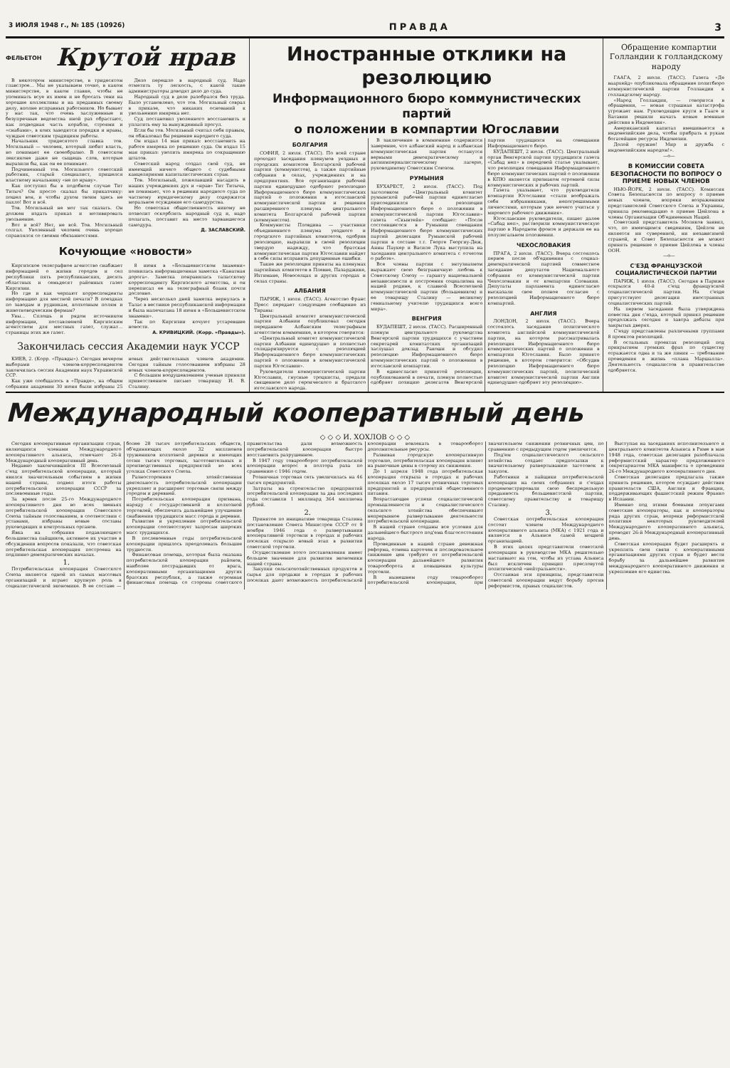3 ИЮЛЯ 1948 г., № 185 (10926) ПРАВДА 3
ФЕЛЬЕТОН
Крутой нрав
В некотором министерстве, в тридесятом главстрое... Мы не указываем точно, в каком министерстве, в каком главке, чтобы не упоминать всуе их имен и не бросать тени на хорошие коллективы и на преданных своему делу, вполне исправных работников. Но бывает у нас так, что очень заслуженные и безупречные ведомства иной раз обрастают, как подводная часть корабля, строями и «снабами», в коих заводятся порядки и нравы, чуждые советским традициям работы.
Начальник тридесятого главка тов. Могильный — человек, который любит власть, но понимает ее своеобразно. В советском лексиконе даже не сыщешь слов, которые выразили бы, как он ее понимает.
Подчиненный тов. Могильного советский работник, старый специалист, пришелся властному начальнику «не по нраву».
Как поступил бы в подобном случае Тит Титыч? Он просто сказал бы приказчику: пошел вон, и чтобы духом твоим здесь не пахло! Вот и всё.
Тов. Могильный не мог так сказать. Он должен издать приказ и мотивировать увольнение.
Вот и всё? Нет, не всё. Тов. Могильный солгал. Уволенный человек очень хорошо справлялся со своими обязанностями.
Дело перешло в народный суд. Надо отметить ту легкость, с какой такие администраторы доводят дело до суда.
Народный суд в деле разобрался без труда. Было установлено, что тов. Могильный соврал в приказе, что никаких оснований к увольнению имярека нет.
Суд постановил уволенного восстановить и уплатить ему за вынужденный прогул.
Если бы тов. Могильный считал себя правым, он обжаловал бы решение народного суда.
Он издал 14 мая приказ: восстановить на работе имярека по решению суда. Он издал 15 мая приказ: уволить имярека по сокращению штатов.
Советский народ создал свой суд, не имеющий ничего общего с судебными канцеляриями капиталистических стран.
Тов. Могильный, пожелавший насадить в наших учреждениях дух и «нрав» Тит Титыча, не понимает, что в решении народного суда по частному юридическому делу содержится моральное осуждение его самодурства.
Но советская общественность никому не позволит оскорблять народный суд и, надо полагать, поставит на место зарвавшегося самодура.
Д. ЗАСЛАВСКИЙ.
Кочующие «новости»
Киргизское телеграфное агентство снабжает информацией о жизни городов и сел республики пять республиканских, десять областных и семьдесят районных газет Киргизии.
Но где и как черпают корреспонденты информацию для местной печати? В поездках по заводам и рудникам, колхозным полям и животноводческим фермам?
Увы... Сплошь и рядом источником информации, поставляемой Киргизским агентством для местных газет, служат... страницы этих же газет.
8 июня в «Большевистском знамени» появилась информационная заметка «Канатная дорога». Заметка понравилась таласскому корреспонденту Киргизского агентства, и он переписал ее на телеграфный бланк почти дословно.
Через несколько дней заметка вернулась в Талас в вестнике республиканской информации и была напечатана 18 июня в «Большевистском знамени».
Так по Киргизии кочуют устаревшие новости.
А. КРИВИЦКИЙ. (Корр. «Правды»).
Закончилась сессия Академии наук УССР
КИЕВ, 2. (Корр. «Правды»). Сегодня вечером выборами членов-корреспондентов закончилась сессия Академии наук Украинской ССР.
Как уже сообщалось в «Правде», на общем собрании академии 30 июня были избраны 25 новых действительных членов академии. Сегодня тайным голосованием избраны 28 новых членов-корреспондентов.
С большим воодушевлением ученые приняли приветственное письмо товарищу И. В. Сталину.
Иностранные отклики на резолюцию
Информационного бюро коммунистических партий
о положении в компартии Югославии
БОЛГАРИЯ
СОФИЯ, 2 июля. (ТАСС). По всей стране проходят заседания пленумов уездных и городских комитетов Болгарской рабочей партии (коммунистов), а также партийные собрания в селах, учреждениях и на предприятиях. Все организации рабочей партии единодушно одобряют резолюцию Информационного бюро коммунистических партий о положении в югославской коммунистической партии и решения расширенного пленума центрального комитета Болгарской рабочей партии (коммунистов).
Коммунисты Пловдива — участники объединенного пленума уездного и городского партийных комитетов, одобрив резолюцию, выразили в своей резолюции твердую надежду, что братская коммунистическая партия Югославии найдет в себе силы исправить допущенные ошибки.
Такие же резолюции приняты на пленумах партийных комитетов в Плевне, Пазарджике, Ихтимане, Новоселцах и других городах и селах страны.
АЛБАНИЯ
ПАРИЖ, 1 июля. (ТАСС). Агентство Франс Пресс передает следующее сообщение из Тираны:
Центральный комитет коммунистической партии Албании опубликовал сегодня переданное Албанским телеграфным агентством коммюнике, в котором говорится:
«Центральный комитет коммунистической партии Албании единодушно и полностью солидаризируется с резолюцией Информационного бюро коммунистических партий о положении в коммунистической партии Югославии».
Руководители коммунистической партии Югославии, гнусные троцкисты, предали священное дело героического и братского югославского народа.
В заключение в коммюнике содержится заверение, что албанский народ и албанская коммунистическая партия останутся верными демократическому и антиимпериалистическому лагерю, руководимому Советским Союзом.
РУМЫНИЯ
БУХАРЕСТ, 2 июля. (ТАСС). Под заголовком «Центральный комитет румынской рабочей партии единогласно присоединился к резолюции Информационного бюро о положении в коммунистической партии Югославии» газета «Скынтейя» сообщает: «После состоявшегося в Румынии совещания Информационного бюро коммунистических партий делегация Румынской рабочей партии в составе т.т. Георге Георгиу-Деж, Анны Паукер и Василе Лука выступила на заседании центрального комитета с отчетом о работе».
Все члены партии с энтузиазмом выражают свою безграничную любовь к Советскому Союзу — гаранту национальной независимости и построения социализма на нашей родине, к славной Всесоюзной коммунистической партии (большевиков) и ее товарищу Сталину — великому гениальному учителю трудящихся всего мира».
ВЕНГРИЯ
БУДАПЕШТ, 2 июля. (ТАСС). Расширенный пленум центрального руководства Венгерской партии трудящихся с участием секретарей комитатских организаций заслушал доклад Ракоши и обсудил резолюцию Информационного бюро коммунистических партий о положении в югославской компартии.
В единогласно принятой резолюции, опубликованной в печати, пленум полностью одобряет позицию делегатов Венгерской партии трудящихся на совещании Информационного бюро.
БУДАПЕШТ, 2 июля. (ТАСС). Центральный орган Венгерской партии трудящихся газета «Сабад неп» в передовой статье указывает, что резолюция совещания Информационного бюро коммунистических партий о положении в КПЮ является признаком огромной силы коммунистических и рабочих партий.
Газета указывает, что руководители компартии Югославии «стали воображать себя избранниками, непогрешимыми личностями, которым уже нечего учиться у мирового рабочего движения».
Югославские руководители, пишет далее «Сабад неп», растворили коммунистическую партию в Народном фронте и держали ее на полулегальном положении.
ЧЕХОСЛОВАКИЯ
ПРАГА, 2 июля. (ТАСС). Вчера состоялось первое после об'единения с социал-демократической партией совместное заседание депутатов Национального собрания от коммунистической партии Чехословакии и от компартии Словакии. Депутаты парламента единогласно высказали свое полное согласие с резолюцией Информационного бюро компартий.
АНГЛИЯ
ЛОНДОН, 2 июля. (ТАСС). Вчера состоялось заседание политического комитета английской коммунистической партии, на котором рассматривалась резолюция Информационного бюро коммунистических партий о положении в компартии Югославии. Было принято решение, в котором говорится: «Обсудив резолюцию Информационного бюро коммунистических партий, политический комитет коммунистической партии Англии единодушно одобряет эту резолюцию».
Обращение компартии Голландии к голландскому народу
ГААГА, 2 июля. (ТАСС). Газета «Де ваархейд» опубликовала обращение политбюро коммунистической партии Голландии к голландскому народу.
«Народ Голландии, — говорится в обращении, — новая страшная катастрофа угрожает нам. Руководящие круги в Гааге и Батавии решили начать новые военные действия в Индонезии».
Американский капитал вмешивается в индонезийские дела, чтобы прибрать к рукам богатейшие ресурсы Индонезии.
Долой оружие! Мир и дружба с индонезийским народом!».
—о—
В КОМИССИИ СОВЕТА БЕЗОПАСНОСТИ ПО ВОПРОСУ О ПРИЕМЕ НОВЫХ ЧЛЕНОВ
НЬЮ-ЙОРК, 2 июля. (ТАСС). Комиссия Совета Безопасности по вопросу о приеме новых членов, вопреки возражениям представителей Советского Союза и Украины, приняла рекомендацию о приеме Цейлона в члены Организации Об'единенных Наций.
Советский представитель Моляков заявил, что, по имеющимся сведениям, Цейлон не является ни суверенной, ни независимой страной, и Совет Безопасности не может принять решение о приеме Цейлона в члены ООН.
—о—
С'ЕЗД ФРАНЦУЗСКОЙ СОЦИАЛИСТИЧЕСКОЙ ПАРТИИ
ПАРИЖ, 1 июля. (ТАСС). Сегодня в Париже открылся 40-й с'езд французской социалистической партии. На с'езде присутствуют делегации иностранных социалистических партий.
На первом заседании была утверждена повестка дня с'езда, который принял решение продолжать сегодня и завтра дебаты при закрытых дверях.
С'езду представлены различными группами 8 проектов резолюций.
В остальных проектах резолюций под прикрытием громких фраз по существу отражается одна и та же линия — требование проведения в жизнь «плана Маршалла». Деятельность социалистов в правительстве одобряется.
Международный кооперативный день
◇ ◇ ◇ И. ХОХЛОВ ◇ ◇ ◇
Сегодня кооперативные организации стран, являющихся членами Международного кооперативного альянса, отмечают 26-й Международный кооперативный день.
Недавно закончившийся III Всесоюзный с'езд потребительской кооперации, который явился значительным событием в жизни нашей страны, подвел итоги работы потребительской кооперации СССР за послевоенные годы.
За время после 25-го Международного кооперативного дня во всех звеньях потребительской кооперации Советского Союза тайным голосованием, в соответствии с уставами, избраны новые составы руководящих и контрольных органов.
Явка на собрания подавляющего большинства пайщиков, активное их участие в обсуждении вопросов показали, что советская потребительская кооперация построена на подлинно демократических началах.
1.
Потребительская кооперация Советского Союза является одной из самых массовых организаций и играет крупную роль в социалистической экономике. В ее составе — более 28 тысяч потребительских обществ, об'единяющих около 32 миллионов тружеников колхозной деревни и имеющих сотни тысяч торговых, заготовительных и производственных предприятий во всех уголках Советского Союза.
Разносторонняя хозяйственная деятельность потребительской кооперации укрепляет и расширяет торговые связи между городом и деревней.
Потребительская кооперация призвана, наряду с государственной и колхозной торговлей, обеспечить дальнейшее улучшение снабжения трудящихся масс города и деревни.
Развитие и укрепление потребительской кооперации соответствует запросам широких масс трудящихся.
В послевоенные годы потребительской кооперации пришлось преодолевать большие трудности.
Финансовая помощь, которая была оказана потребительской кооперации районов, наиболее пострадавших от врага, кооперативными организациями других братских республик, а также огромная финансовая помощь со стороны советского правительства дали возможность потребительской кооперации быстро восстановить разрушенное.
В 1947 году товарооборот потребительской кооперации возрос в полтора раза по сравнению с 1946 годом.
Розничная торговая сеть увеличилась на 46 тысяч предприятий.
Затраты на строительство предприятий потребительской кооперации за два последних года составили 1 миллиард 364 миллиона рублей.
2.
Принятое по инициативе товарища Сталина постановление Совета Министров СССР от 9 ноября 1946 года о развертывании кооперативной торговли в городах и рабочих поселках открыло новый этап в развитии советской торговли.
Осуществление этого постановления имеет большое значение для развития экономики нашей страны.
Закупки сельскохозяйственных продуктов и сырья для продажи в городах и рабочих поселках дают возможность потребительской кооперации вовлекать в товарооборот дополнительные ресурсы.
Развивая городскую кооперативную торговлю, потребительская кооперация влияет на рыночные цены в сторону их снижения.
До 1 апреля 1948 года потребительская кооперация открыла в городах и рабочих поселках около 17 тысяч розничных торговых предприятий и предприятий общественного питания.
Возрастающие успехи социалистической промышленности и социалистического сельского хозяйства обеспечивают непрерывное развертывание деятельности потребительской кооперации.
В нашей стране созданы все условия для дальнейшего быстрого под'ема благосостояния народа.
Проведенные в нашей стране денежная реформа, отмена карточек и последовательное снижение цен требуют от потребительской кооперации дальнейшего развития товарооборота и повышения культуры торговли.
В нынешнем году товарооборот потребительской кооперации, при значительном снижении розничных цен, по сравнению с предыдущим годом увеличится.
Под'ем социалистического сельского хозяйства создает предпосылки к значительному развертыванию заготовок и закупок.
Работники и пайщики потребительской кооперации на своих собраниях и с'ездах продемонстрировали свою беспредельную преданность большевистской партии, советскому правительству и товарищу Сталину.
3.
Советская потребительская кооперация состоит членом Международного кооперативного альянса (МКА) с 1921 года и является в Альянсе самой мощной организацией.
В этих целях представители советской кооперации в руководстве МКА решительно настаивают на том, чтобы из устава Альянса был исключен принцип пресловутой политической «нейтральности».
Отстаивая эти принципы, представители советской кооперации ведут борьбу против реформистов, правых социалистов.
Выступая на заседаниях исполнительного и центрального комитетов Альянса в Риме в мае 1948 года, советская делегация разоблачала реформистский характер предложенного секретариатом МКА манифеста о проведении 26-го Международного кооперативного дня.
Советская делегация предлагала также принять решение, которое осуждает действия правительств США, Англии и Франции, поддерживающих фашистский режим Франко в Испании.
Именно под этими боевыми лозунгами советские кооператоры, как и кооператоры ряда других стран, вопреки реформистской политике некоторых руководителей Международного кооперативного альянса, проводят 26-й Международный кооперативный день.
Советская кооперация будет расширять и укреплять свои связи с кооперативными организациями других стран и будет вести борьбу за дальнейшее развитие международного кооперативного движения и укрепление его единства.